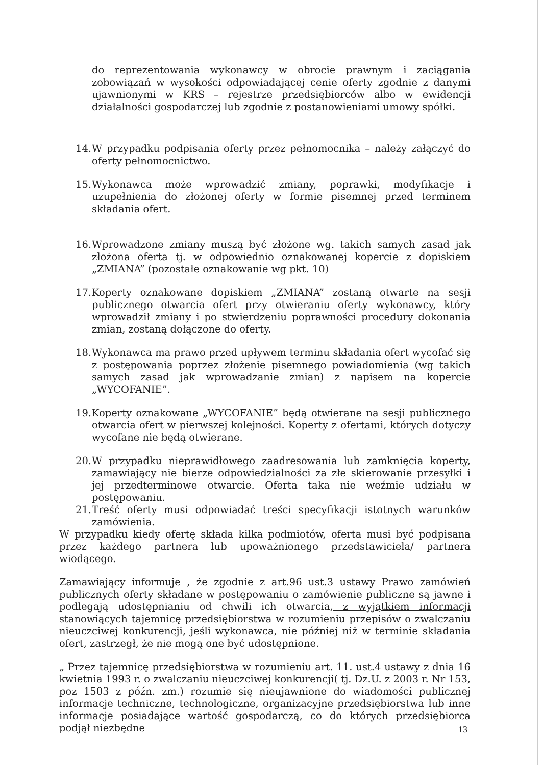do reprezentowania wykonawcy w obrocie prawnym i zaciągania zobowiązań w wysokości odpowiadającej cenie oferty zgodnie z danymi ujawnionymi w KRS – rejestrze przedsiębiorców albo w ewidencji działalności gospodarczej lub zgodnie z postanowieniami umowy spółki.
14.
W przypadku podpisania oferty przez pełnomocnika – należy załączyć do oferty pełnomocnictwo.
15.
Wykonawca może wprowadzić zmiany, poprawki, modyfikacje i uzupełnienia do złożonej oferty w formie pisemnej przed terminem składania ofert.
16.
Wprowadzone zmiany muszą być złożone wg. takich samych zasad jak złożona oferta tj. w odpowiednio oznakowanej kopercie z dopiskiem „ZMIANA” (pozostałe oznakowanie wg pkt. 10)
17.
Koperty oznakowane dopiskiem „ZMIANA” zostaną otwarte na sesji publicznego otwarcia ofert przy otwieraniu oferty wykonawcy, który wprowadził zmiany i po stwierdzeniu poprawności procedury dokonania zmian, zostaną dołączone do oferty.
18.
Wykonawca ma prawo przed upływem terminu składania ofert wycofać się z postępowania poprzez złożenie pisemnego powiadomienia (wg takich samych zasad jak wprowadzanie zmian) z napisem na kopercie „WYCOFANIE”.
19.
Koperty oznakowane „WYCOFANIE” będą otwierane na sesji publicznego otwarcia ofert w pierwszej kolejności. Koperty z ofertami, których dotyczy wycofane nie będą otwierane.
20.
W przypadku nieprawidłowego zaadresowania lub zamknięcia koperty, zamawiający nie bierze odpowiedzialności za złe skierowanie przesyłki i jej przedterminowe otwarcie. Oferta taka nie weźmie udziału w postępowaniu.
21.
Treść oferty musi odpowiadać treści specyfikacji istotnych warunków zamówienia.
W przypadku kiedy ofertę składa kilka podmiotów, oferta musi być podpisana przez każdego partnera lub upoważnionego przedstawiciela/ partnera wiodącego.
Zamawiający informuje , że zgodnie z art.96 ust.3 ustawy Prawo zamówień publicznych oferty składane w postępowaniu o zamówienie publiczne są jawne i podlegają udostępnianiu od chwili ich otwarcia, z wyjątkiem informacji stanowiących tajemnicę przedsiębiorstwa w rozumieniu przepisów o zwalczaniu nieuczciwej konkurencji, jeśli wykonawca, nie później niż w terminie składania ofert, zastrzegł, że nie mogą one być udostępnione.
„ Przez tajemnicę przedsiębiorstwa w rozumieniu art. 11. ust.4 ustawy z dnia 16 kwietnia 1993 r. o zwalczaniu nieuczciwej konkurencji( tj. Dz.U. z 2003 r. Nr 153, poz 1503 z późn. zm.) rozumie się nieujawnione do wiadomości publicznej informacje techniczne, technologiczne, organizacyjne przedsiębiorstwa lub inne informacje posiadające wartość gospodarczą, co do których przedsiębiorca podjął niezbędne
13